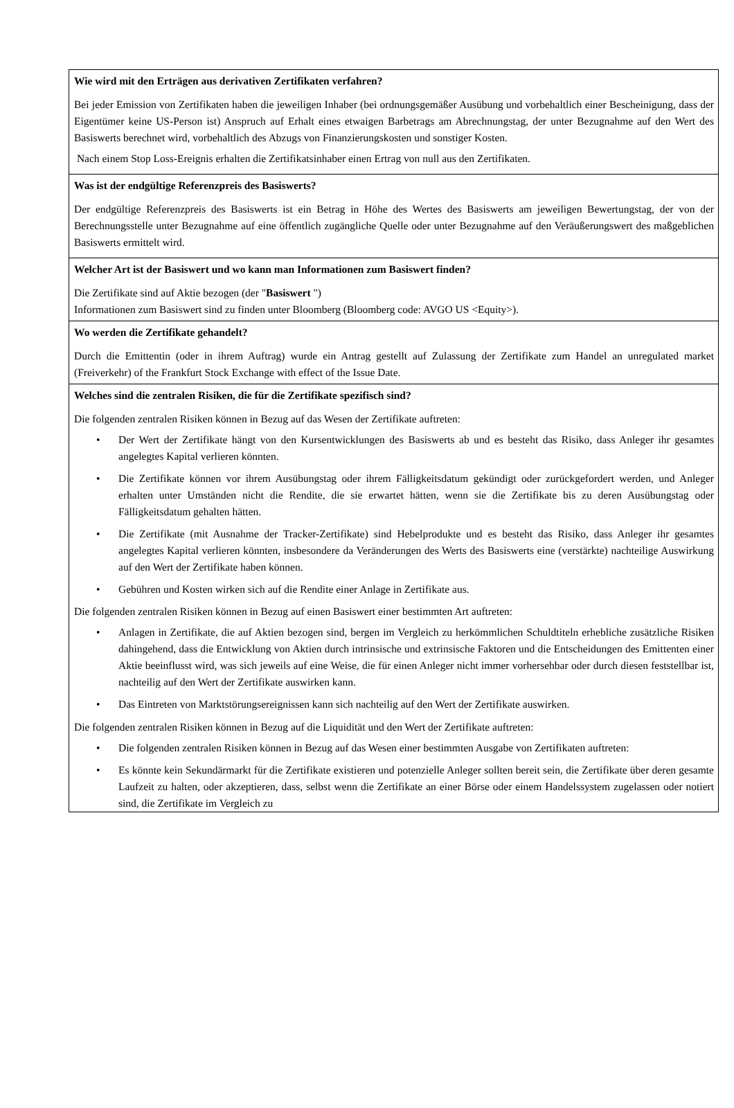Wie wird mit den Erträgen aus derivativen Zertifikaten verfahren?
Bei jeder Emission von Zertifikaten haben die jeweiligen Inhaber (bei ordnungsgemäßer Ausübung und vorbehaltlich einer Bescheinigung, dass der Eigentümer keine US-Person ist) Anspruch auf Erhalt eines etwaigen Barbetrags am Abrechnungstag, der unter Bezugnahme auf den Wert des Basiswerts berechnet wird, vorbehaltlich des Abzugs von Finanzierungskosten und sonstiger Kosten.
Nach einem Stop Loss-Ereignis erhalten die Zertifikatsinhaber einen Ertrag von null aus den Zertifikaten.
Was ist der endgültige Referenzpreis des Basiswerts?
Der endgültige Referenzpreis des Basiswerts ist ein Betrag in Höhe des Wertes des Basiswerts am jeweiligen Bewertungstag, der von der Berechnungsstelle unter Bezugnahme auf eine öffentlich zugängliche Quelle oder unter Bezugnahme auf den Veräußerungswert des maßgeblichen Basiswerts ermittelt wird.
Welcher Art ist der Basiswert und wo kann man Informationen zum Basiswert finden?
Die Zertifikate sind auf Aktie bezogen (der "Basiswert ")
Informationen zum Basiswert sind zu finden unter Bloomberg (Bloomberg code: AVGO US <Equity>).
Wo werden die Zertifikate gehandelt?
Durch die Emittentin (oder in ihrem Auftrag) wurde ein Antrag gestellt auf Zulassung der Zertifikate zum Handel an unregulated market (Freiverkehr) of the Frankfurt Stock Exchange with effect of the Issue Date.
Welches sind die zentralen Risiken, die für die Zertifikate spezifisch sind?
Die folgenden zentralen Risiken können in Bezug auf das Wesen der Zertifikate auftreten:
• Der Wert der Zertifikate hängt von den Kursentwicklungen des Basiswerts ab und es besteht das Risiko, dass Anleger ihr gesamtes angelegtes Kapital verlieren könnten.
• Die Zertifikate können vor ihrem Ausübungstag oder ihrem Fälligkeitsdatum gekündigt oder zurückgefordert werden, und Anleger erhalten unter Umständen nicht die Rendite, die sie erwartet hätten, wenn sie die Zertifikate bis zu deren Ausübungstag oder Fälligkeitsdatum gehalten hätten.
• Die Zertifikate (mit Ausnahme der Tracker-Zertifikate) sind Hebelprodukte und es besteht das Risiko, dass Anleger ihr gesamtes angelegtes Kapital verlieren könnten, insbesondere da Veränderungen des Werts des Basiswerts eine (verstärkte) nachteilige Auswirkung auf den Wert der Zertifikate haben können.
• Gebühren und Kosten wirken sich auf die Rendite einer Anlage in Zertifikate aus.
Die folgenden zentralen Risiken können in Bezug auf einen Basiswert einer bestimmten Art auftreten:
• Anlagen in Zertifikate, die auf Aktien bezogen sind, bergen im Vergleich zu herkömmlichen Schuldtiteln erhebliche zusätzliche Risiken dahingehend, dass die Entwicklung von Aktien durch intrinsische und extrinsische Faktoren und die Entscheidungen des Emittenten einer Aktie beeinflusst wird, was sich jeweils auf eine Weise, die für einen Anleger nicht immer vorhersehbar oder durch diesen feststellbar ist, nachteilig auf den Wert der Zertifikate auswirken kann.
• Das Eintreten von Marktstörungsereignissen kann sich nachteilig auf den Wert der Zertifikate auswirken.
Die folgenden zentralen Risiken können in Bezug auf die Liquidität und den Wert der Zertifikate auftreten:
• Die folgenden zentralen Risiken können in Bezug auf das Wesen einer bestimmten Ausgabe von Zertifikaten auftreten:
• Es könnte kein Sekundärmarkt für die Zertifikate existieren und potenzielle Anleger sollten bereit sein, die Zertifikate über deren gesamte Laufzeit zu halten, oder akzeptieren, dass, selbst wenn die Zertifikate an einer Börse oder einem Handelssystem zugelassen oder notiert sind, die Zertifikate im Vergleich zu